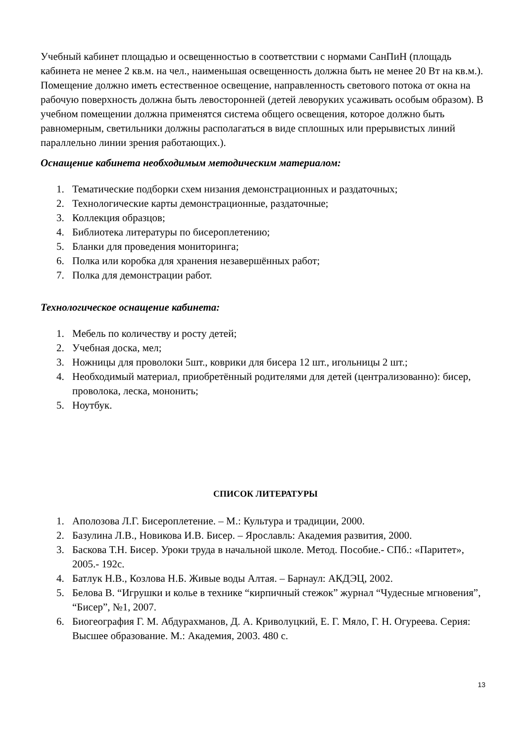Учебный кабинет площадью и освещенностью в соответствии с нормами СанПиН (площадь кабинета не менее 2 кв.м. на чел., наименьшая освещенность должна быть не менее 20 Вт на кв.м.). Помещение должно иметь естественное освещение, направленность светового потока от окна на рабочую поверхность должна быть левосторонней (детей леворуких усаживать особым образом). В учебном помещении должна применятся система общего освещения, которое должно быть равномерным, светильники должны располагаться в виде сплошных или прерывистых линий параллельно линии зрения работающих.).
Оснащение кабинета необходимым методическим материалом:
1. Тематические подборки схем низания демонстрационных и раздаточных;
2. Технологические карты демонстрационные, раздаточные;
3. Коллекция образцов;
4. Библиотека литературы по бисероплетению;
5. Бланки для проведения мониторинга;
6. Полка или коробка для хранения незавершённых работ;
7. Полка для демонстрации работ.
Технологическое оснащение кабинета:
1. Мебель по количеству и росту детей;
2. Учебная доска, мел;
3. Ножницы для проволоки 5шт., коврики для бисера 12 шт., игольницы 2 шт.;
4. Необходимый материал, приобретённый родителями для детей (централизованно): бисер, проволока, леска, мононить;
5. Ноутбук.
СПИСОК ЛИТЕРАТУРЫ
1. Аполозова Л.Г. Бисероплетение. – М.: Культура и традиции, 2000.
2. Базулина Л.В., Новикова И.В. Бисер. – Ярославль: Академия развития, 2000.
3. Баскова Т.Н. Бисер. Уроки труда в начальной школе. Метод. Пособие.- СПб.: «Паритет», 2005.- 192с.
4. Батлук Н.В., Козлова Н.Б. Живые воды Алтая. – Барнаул: АКДЭЦ, 2002.
5. Белова В. “Игрушки и колье в технике “кирпичный стежок” журнал “Чудесные мгновения”, “Бисер”, №1, 2007.
6. Биогеография Г. М. Абдурахманов, Д. А. Криволуцкий, Е. Г. Мяло, Г. Н. Огуреева. Серия: Высшее образование. М.: Академия, 2003. 480 с.
13